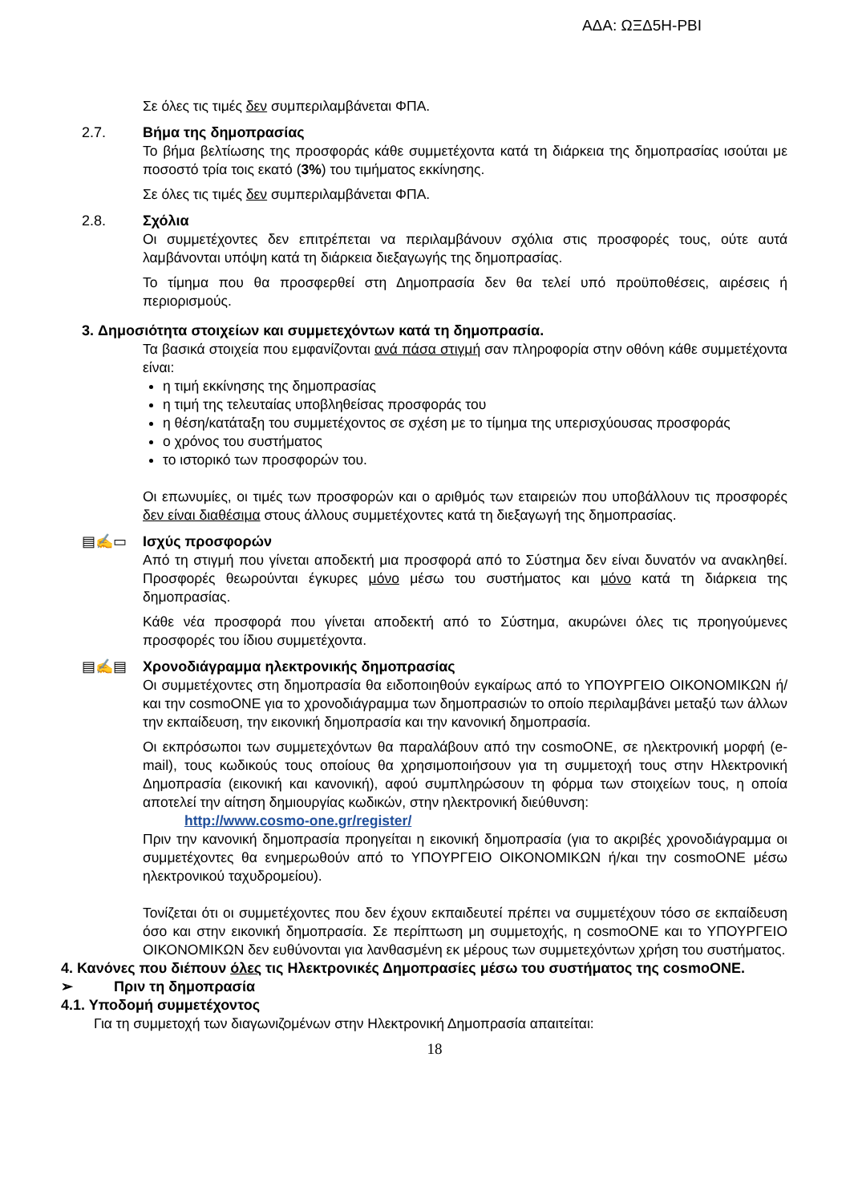ΑΔΑ: ΩΞΔ5Η-ΡΒΙ
Σε όλες τις τιμές δεν συμπεριλαμβάνεται ΦΠΑ.
2.7. Βήμα της δημοπρασίας
Το βήμα βελτίωσης της προσφοράς κάθε συμμετέχοντα κατά τη διάρκεια της δημοπρασίας ισούται με ποσοστό τρία τοις εκατό (3%) του τιμήματος εκκίνησης.
Σε όλες τις τιμές δεν συμπεριλαμβάνεται ΦΠΑ.
2.8. Σχόλια
Οι συμμετέχοντες δεν επιτρέπεται να περιλαμβάνουν σχόλια στις προσφορές τους, ούτε αυτά λαμβάνονται υπόψη κατά τη διάρκεια διεξαγωγής της δημοπρασίας.
Το τίμημα που θα προσφερθεί στη Δημοπρασία δεν θα τελεί υπό προϋποθέσεις, αιρέσεις ή περιορισμούς.
3. Δημοσιότητα στοιχείων και συμμετεχόντων κατά τη δημοπρασία.
Τα βασικά στοιχεία που εμφανίζονται ανά πάσα στιγμή σαν πληροφορία στην οθόνη κάθε συμμετέχοντα είναι:
η τιμή εκκίνησης της δημοπρασίας
η τιμή της τελευταίας υποβληθείσας προσφοράς του
η θέση/κατάταξη του συμμετέχοντος σε σχέση με το τίμημα της υπερισχύουσας προσφοράς
ο χρόνος του συστήματος
το ιστορικό των προσφορών του.
Οι επωνυμίες, οι τιμές των προσφορών και ο αριθμός των εταιρειών που υποβάλλουν τις προσφορές δεν είναι διαθέσιμα στους άλλους συμμετέχοντες κατά τη διεξαγωγή της δημοπρασίας.
▤✍▭ Ισχύς προσφορών
Από τη στιγμή που γίνεται αποδεκτή μια προσφορά από το Σύστημα δεν είναι δυνατόν να ανακληθεί. Προσφορές θεωρούνται έγκυρες μόνο μέσω του συστήματος και μόνο κατά τη διάρκεια της δημοπρασίας.
Κάθε νέα προσφορά που γίνεται αποδεκτή από το Σύστημα, ακυρώνει όλες τις προηγούμενες προσφορές του ίδιου συμμετέχοντα.
▤✍▤ Χρονοδιάγραμμα ηλεκτρονικής δημοπρασίας
Οι συμμετέχοντες στη δημοπρασία θα ειδοποιηθούν εγκαίρως από το ΥΠΟΥΡΓΕΙΟ ΟΙΚΟΝΟΜΙΚΩΝ ή/και την cosmoONE για το χρονοδιάγραμμα των δημοπρασιών το οποίο περιλαμβάνει μεταξύ των άλλων την εκπαίδευση, την εικονική δημοπρασία και την κανονική δημοπρασία.
Οι εκπρόσωποι των συμμετεχόντων θα παραλάβουν από την cosmoONE, σε ηλεκτρονική μορφή (e-mail), τους κωδικούς τους οποίους θα χρησιμοποιήσουν για τη συμμετοχή τους στην Ηλεκτρονική Δημοπρασία (εικονική και κανονική), αφού συμπληρώσουν τη φόρμα των στοιχείων τους, η οποία αποτελεί την αίτηση δημιουργίας κωδικών, στην ηλεκτρονική διεύθυνση:
http://www.cosmo-one.gr/register/
Πριν την κανονική δημοπρασία προηγείται η εικονική δημοπρασία (για το ακριβές χρονοδιάγραμμα οι συμμετέχοντες θα ενημερωθούν από το ΥΠΟΥΡΓΕΙΟ ΟΙΚΟΝΟΜΙΚΩΝ ή/και την cosmoONE μέσω ηλεκτρονικού ταχυδρομείου).
Τονίζεται ότι οι συμμετέχοντες που δεν έχουν εκπαιδευτεί πρέπει να συμμετέχουν τόσο σε εκπαίδευση όσο και στην εικονική δημοπρασία. Σε περίπτωση μη συμμετοχής, η cosmoONE και το ΥΠΟΥΡΓΕΙΟ ΟΙΚΟΝΟΜΙΚΩΝ δεν ευθύνονται για λανθασμένη εκ μέρους των συμμετεχόντων χρήση του συστήματος.
4. Κανόνες που διέπουν όλες τις Ηλεκτρονικές Δημοπρασίες μέσω του συστήματος της cosmoONE.
➢ Πριν τη δημοπρασία
4.1. Υποδομή συμμετέχοντος
Για τη συμμετοχή των διαγωνιζομένων στην Ηλεκτρονική Δημοπρασία απαιτείται:
18